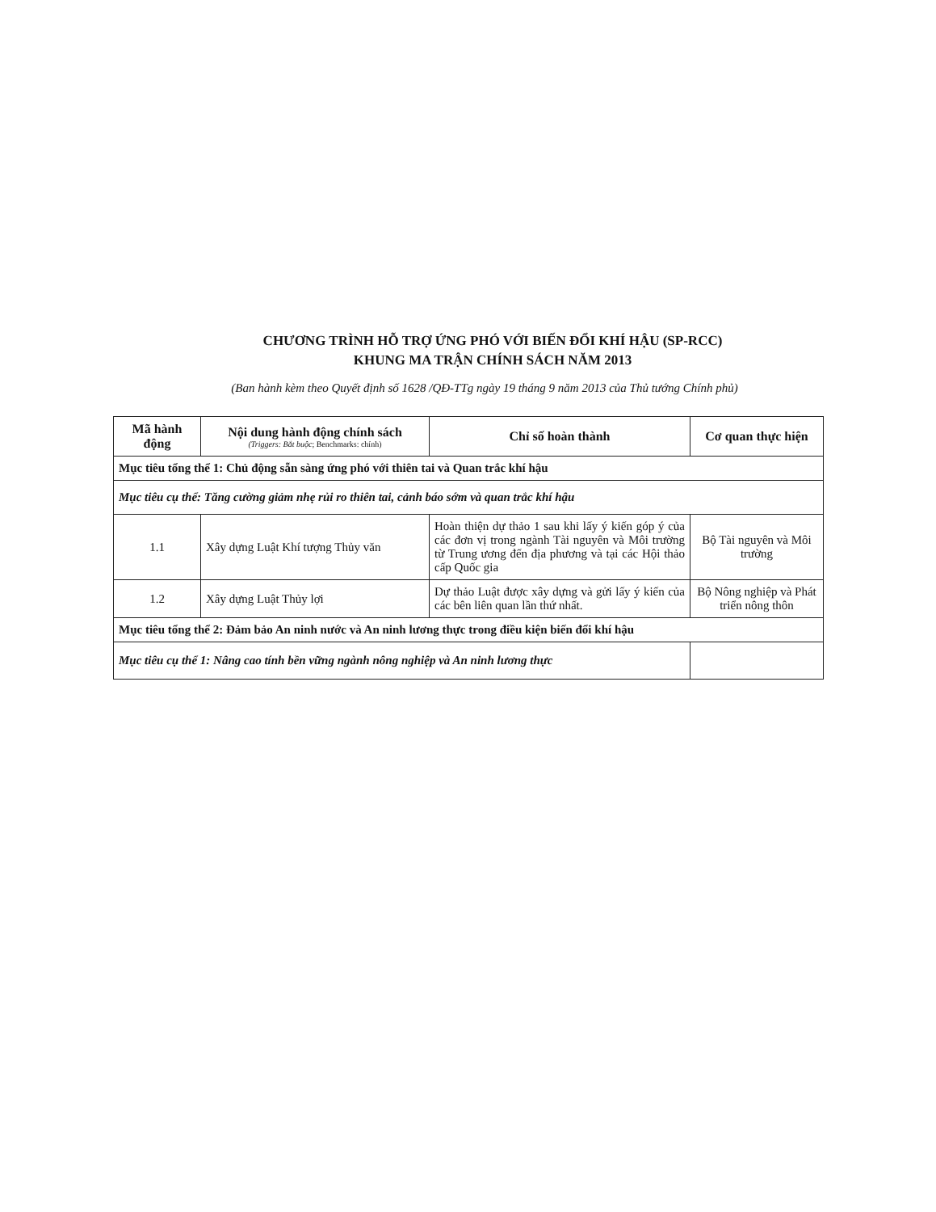CHƯƠNG TRÌNH HỖ TRỢ ỨNG PHÓ VỚI BIẾN ĐỔI KHÍ HẬU (SP-RCC)
KHUNG MA TRẬN CHÍNH SÁCH NĂM 2013
(Ban hành kèm theo Quyết định số 1628 /QĐ-TTg ngày 19 tháng 9 năm 2013 của Thủ tướng Chính phủ)
| Mã hành động | Nội dung hành động chính sách (Triggers: Bắt buộc ; Benchmarks: chính) | Chỉ số hoàn thành | Cơ quan thực hiện |
| --- | --- | --- | --- |
| Mục tiêu tổng thể 1: Chủ động sẵn sàng ứng phó với thiên tai và Quan trắc khí hậu | | | |
| Mục tiêu cụ thể: Tăng cường giảm nhẹ rủi ro thiên tai, cảnh báo sớm và quan trắc khí hậu | | | |
| 1.1 | Xây dựng Luật Khí tượng Thủy văn | Hoàn thiện dự thảo 1 sau khi lấy ý kiến góp ý của các đơn vị trong ngành Tài nguyên và Môi trường từ Trung ương đến địa phương và tại các Hội thảo cấp Quốc gia | Bộ Tài nguyên và Môi trường |
| 1.2 | Xây dựng Luật Thủy lợi | Dự thảo Luật được xây dựng và gửi lấy ý kiến của các bên liên quan lần thứ nhất. | Bộ Nông nghiệp và Phát triển nông thôn |
| Mục tiêu tổng thể 2: Đảm bảo An ninh nước và An ninh lương thực trong điều kiện biến đổi khí hậu | | | |
| Mục tiêu cụ thể 1: Nâng cao tính bền vững ngành nông nghiệp và An ninh lương thực | | | |